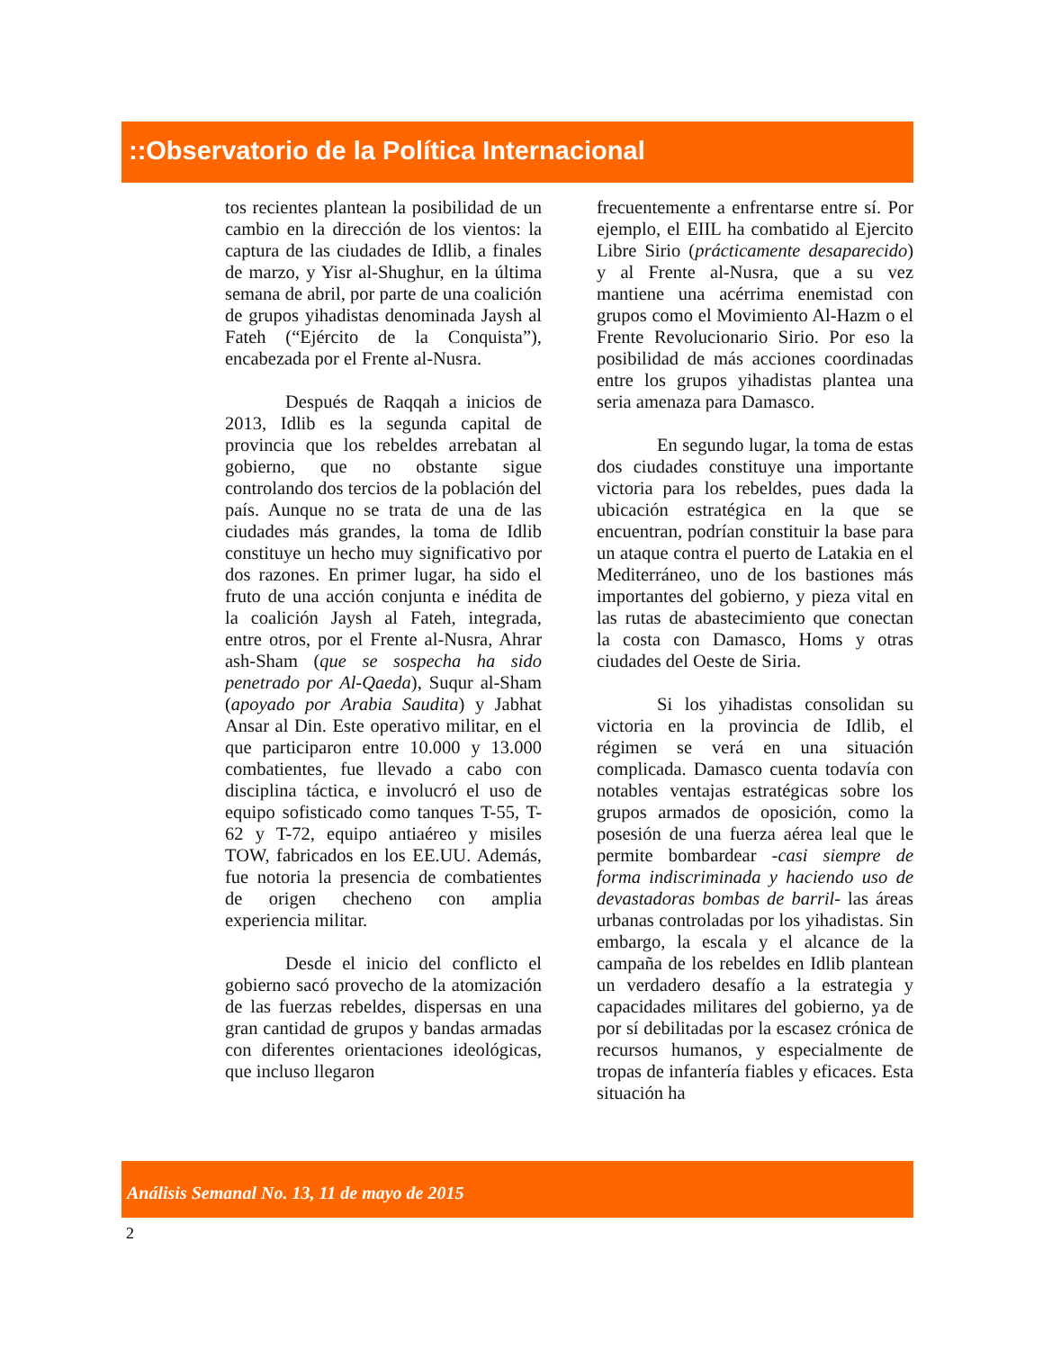::Observatorio de la Política Internacional
tos recientes plantean la posibilidad de un cambio en la dirección de los vientos: la captura de las ciudades de Idlib, a finales de marzo, y Yisr al-Shughur, en la última semana de abril, por parte de una coalición de grupos yihadistas denominada Jaysh al Fateh (“Ejército de la Conquista”), encabezada por el Frente al-Nusra.
Después de Raqqah a inicios de 2013, Idlib es la segunda capital de provincia que los rebeldes arrebatan al gobierno, que no obstante sigue controlando dos tercios de la población del país. Aunque no se trata de una de las ciudades más grandes, la toma de Idlib constituye un hecho muy significativo por dos razones. En primer lugar, ha sido el fruto de una acción conjunta e inédita de la coalición Jaysh al Fateh, integrada, entre otros, por el Frente al-Nusra, Ahrar ash-Sham (que se sospecha ha sido penetrado por Al-Qaeda), Suqur al-Sham (apoyado por Arabia Saudita) y Jabhat Ansar al Din. Este operativo militar, en el que participaron entre 10.000 y 13.000 combatientes, fue llevado a cabo con disciplina táctica, e involucró el uso de equipo sofisticado como tanques T-55, T-62 y T-72, equipo antiaéreo y misiles TOW, fabricados en los EE.UU. Además, fue notoria la presencia de combatientes de origen checheno con amplia experiencia militar.
Desde el inicio del conflicto el gobierno sacó provecho de la atomización de las fuerzas rebeldes, dispersas en una gran cantidad de grupos y bandas armadas con diferentes orientaciones ideológicas, que incluso llegaron
frecuentemente a enfrentarse entre sí. Por ejemplo, el EIIL ha combatido al Ejercito Libre Sirio (prácticamente desaparecido) y al Frente al-Nusra, que a su vez mantiene una acérrima enemistad con grupos como el Movimiento Al-Hazm o el Frente Revolucionario Sirio. Por eso la posibilidad de más acciones coordinadas entre los grupos yihadistas plantea una seria amenaza para Damasco.
En segundo lugar, la toma de estas dos ciudades constituye una importante victoria para los rebeldes, pues dada la ubicación estratégica en la que se encuentran, podrían constituir la base para un ataque contra el puerto de Latakia en el Mediterráneo, uno de los bastiones más importantes del gobierno, y pieza vital en las rutas de abastecimiento que conectan la costa con Damasco, Homs y otras ciudades del Oeste de Siria.
Si los yihadistas consolidan su victoria en la provincia de Idlib, el régimen se verá en una situación complicada. Damasco cuenta todavía con notables ventajas estratégicas sobre los grupos armados de oposición, como la posesión de una fuerza aérea leal que le permite bombardear -casi siempre de forma indiscriminada y haciendo uso de devastadoras bombas de barril- las áreas urbanas controladas por los yihadistas. Sin embargo, la escala y el alcance de la campaña de los rebeldes en Idlib plantean un verdadero desafío a la estrategia y capacidades militares del gobierno, ya de por sí debilitadas por la escasez crónica de recursos humanos, y especialmente de tropas de infantería fiables y eficaces. Esta situación ha
Análisis Semanal No. 13, 11 de mayo de 2015
2